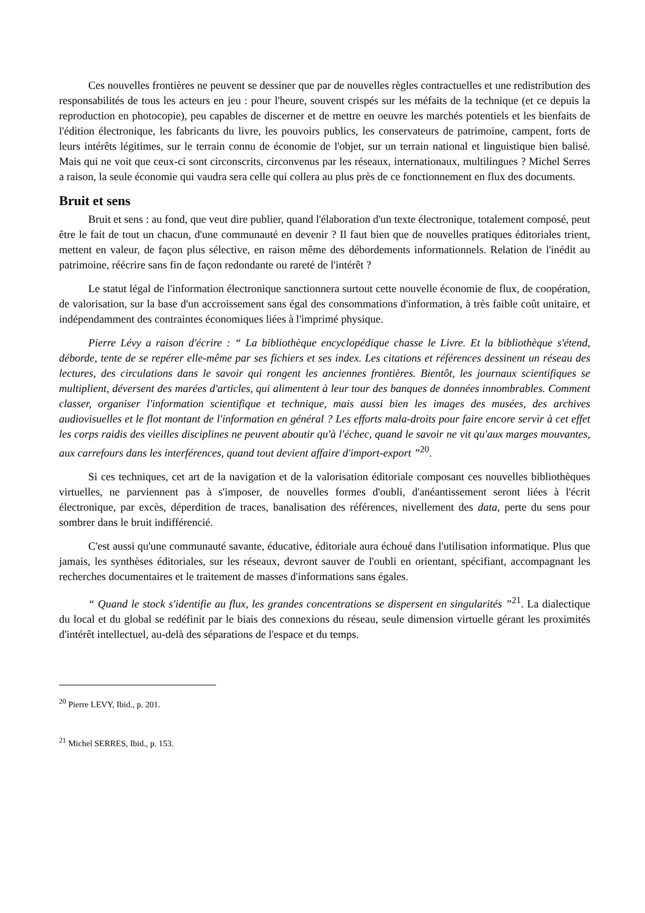Ces nouvelles frontières ne peuvent se dessiner que par de nouvelles règles contractuelles et une redistribution des responsabilités de tous les acteurs en jeu : pour l'heure, souvent crispés sur les méfaits de la technique (et ce depuis la reproduction en photocopie), peu capables de discerner et de mettre en oeuvre les marchés potentiels et les bienfaits de l'édition électronique, les fabricants du livre, les pouvoirs publics, les conservateurs de patrimoine, campent, forts de leurs intérêts légitimes, sur le terrain connu de économie de l'objet, sur un terrain national et linguistique bien balisé. Mais qui ne voit que ceux-ci sont circonscrits, circonvenus par les réseaux, internationaux, multilingues ? Michel Serres a raison, la seule économie qui vaudra sera celle qui collera au plus près de ce fonctionnement en flux des documents.
Bruit et sens
Bruit et sens : au fond, que veut dire publier, quand l'élaboration d'un texte électronique, totalement composé, peut être le fait de tout un chacun, d'une communauté en devenir ? Il faut bien que de nouvelles pratiques éditoriales trient, mettent en valeur, de façon plus sélective, en raison même des débordements informationnels. Relation de l'inédit au patrimoine, réécrire sans fin de façon redondante ou rareté de l'intérêt ?
Le statut légal de l'information électronique sanctionnera surtout cette nouvelle économie de flux, de coopération, de valorisation, sur la base d'un accroissement sans égal des consommations d'information, à très faible coût unitaire, et indépendamment des contraintes économiques liées à l'imprimé physique.
Pierre Lévy a raison d'écrire : “ La bibliothèque encyclopédique chasse le Livre. Et la bibliothèque s'étend, déborde, tente de se repérer elle-même par ses fichiers et ses index. Les citations et références dessinent un réseau des lectures, des circulations dans le savoir qui rongent les anciennes frontières. Bientôt, les journaux scientifiques se multiplient, déversent des marées d'articles, qui alimentent à leur tour des banques de données innombrables. Comment classer, organiser l'information scientifique et technique, mais aussi bien les images des musées, des archives audiovisuelles et le flot montant de l'information en général ? Les efforts mala-droits pour faire encore servir à cet effet les corps raidis des vieilles disciplines ne peuvent aboutir qu'à l'échec, quand le savoir ne vit qu'aux marges mouvantes, aux carrefours dans les interférences, quand tout devient affaire d'import-export ”<sup>20</sup>.
Si ces techniques, cet art de la navigation et de la valorisation éditoriale composant ces nouvelles bibliothèques virtuelles, ne parviennent pas à s'imposer, de nouvelles formes d'oubli, d'anéantissement seront liées à l'écrit électronique, par excès, déperdition de traces, banalisation des références, nivellement des data, perte du sens pour sombrer dans le bruit indifférencié.
C'est aussi qu'une communauté savante, éducative, éditoriale aura échoué dans l'utilisation informatique. Plus que jamais, les synthèses éditoriales, sur les réseaux, devront sauver de l'oubli en orientant, spécifiant, accompagnant les recherches documentaires et le traitement de masses d'informations sans égales.
“ Quand le stock s'identifie au flux, les grandes concentrations se dispersent en singularités ”<sup>21</sup>. La dialectique du local et du global se redéfinit par le biais des connexions du réseau, seule dimension virtuelle gérant les proximités d'intérêt intellectuel, au-delà des séparations de l'espace et du temps.
<sup>20</sup> Pierre LEVY, Ibid., p. 201.
<sup>21</sup> Michel SERRES, Ibid., p. 153.